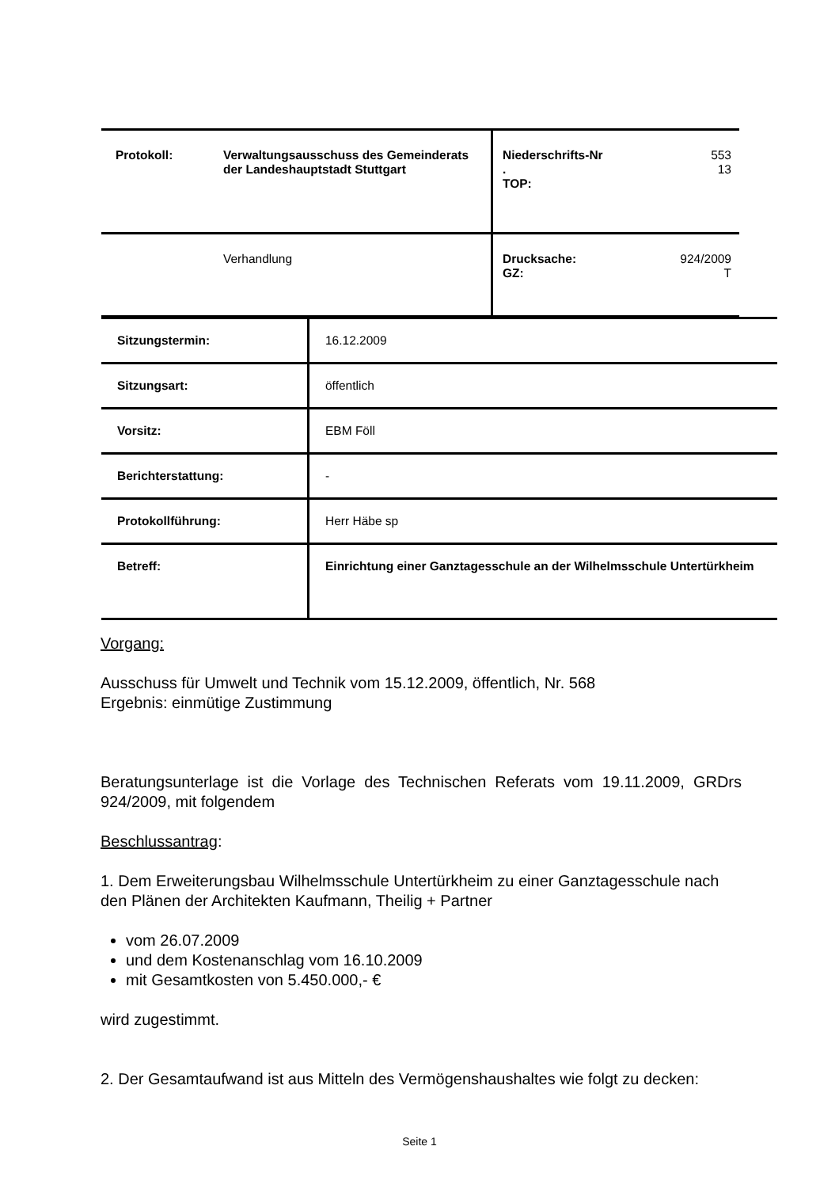| Protokoll: | Verwaltungsausschuss des Gemeinderats der Landeshauptstadt Stuttgart | Niederschrifts-Nr . TOP: | 553 13 |
| | Verhandlung | Drucksache: GZ: | 924/2009 T |
| Sitzungstermin: | 16.12.2009 |
| Sitzungsart: | öffentlich |
| Vorsitz: | EBM Föll |
| Berichterstattung: | - |
| Protokollführung: | Herr Häbe sp |
| Betreff: | Einrichtung einer Ganztagesschule an der Wilhelmsschule Untertürkheim |
Vorgang:
Ausschuss für Umwelt und Technik vom 15.12.2009, öffentlich, Nr. 568
Ergebnis: einmütige Zustimmung
Beratungsunterlage ist die Vorlage des Technischen Referats vom 19.11.2009, GRDrs 924/2009, mit folgendem
Beschlussantrag:
1. Dem Erweiterungsbau Wilhelmsschule Untertürkheim zu einer Ganztagesschule nach den Plänen der Architekten Kaufmann, Theilig + Partner
vom 26.07.2009
und dem Kostenanschlag vom 16.10.2009
mit Gesamtkosten von 5.450.000,- €
wird zugestimmt.
2. Der Gesamtaufwand ist aus Mitteln des Vermögenshaushaltes wie folgt zu decken:
Seite 1